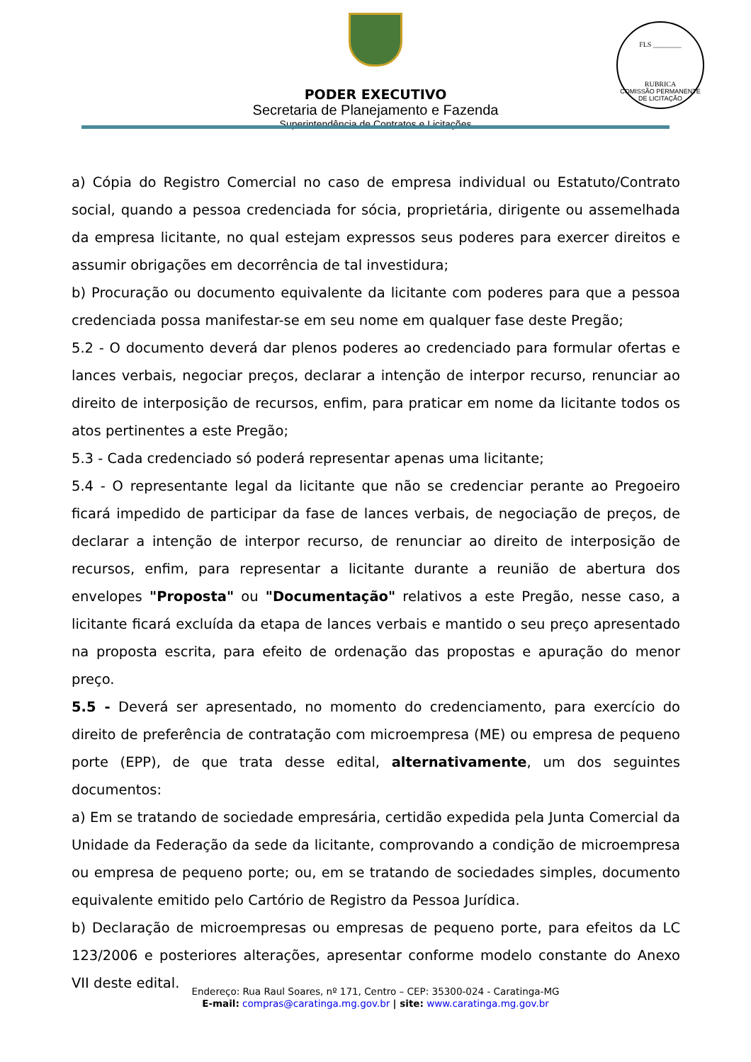PODER EXECUTIVO
Secretaria de Planejamento e Fazenda
Superintendência de Contratos e Licitações
FLS ________
RUBRICA
COMISSÃO PERMANENTE DE LICITAÇÃO
a) Cópia do Registro Comercial no caso de empresa individual ou Estatuto/Contrato social, quando a pessoa credenciada for sócia, proprietária, dirigente ou assemelhada da empresa licitante, no qual estejam expressos seus poderes para exercer direitos e assumir obrigações em decorrência de tal investidura;
b) Procuração ou documento equivalente da licitante com poderes para que a pessoa credenciada possa manifestar-se em seu nome em qualquer fase deste Pregão;
5.2 - O documento deverá dar plenos poderes ao credenciado para formular ofertas e lances verbais, negociar preços, declarar a intenção de interpor recurso, renunciar ao direito de interposição de recursos, enfim, para praticar em nome da licitante todos os atos pertinentes a este Pregão;
5.3 - Cada credenciado só poderá representar apenas uma licitante;
5.4 - O representante legal da licitante que não se credenciar perante ao Pregoeiro ficará impedido de participar da fase de lances verbais, de negociação de preços, de declarar a intenção de interpor recurso, de renunciar ao direito de interposição de recursos, enfim, para representar a licitante durante a reunião de abertura dos envelopes "Proposta" ou "Documentação" relativos a este Pregão, nesse caso, a licitante ficará excluída da etapa de lances verbais e mantido o seu preço apresentado na proposta escrita, para efeito de ordenação das propostas e apuração do menor preço.
5.5 - Deverá ser apresentado, no momento do credenciamento, para exercício do direito de preferência de contratação com microempresa (ME) ou empresa de pequeno porte (EPP), de que trata desse edital, alternativamente, um dos seguintes documentos:
a) Em se tratando de sociedade empresária, certidão expedida pela Junta Comercial da Unidade da Federação da sede da licitante, comprovando a condição de microempresa ou empresa de pequeno porte; ou, em se tratando de sociedades simples, documento equivalente emitido pelo Cartório de Registro da Pessoa Jurídica.
b) Declaração de microempresas ou empresas de pequeno porte, para efeitos da LC 123/2006 e posteriores alterações, apresentar conforme modelo constante do Anexo VII deste edital.
Endereço: Rua Raul Soares, nº 171, Centro – CEP: 35300-024 - Caratinga-MG
E-mail: compras@caratinga.mg.gov.br | site: www.caratinga.mg.gov.br